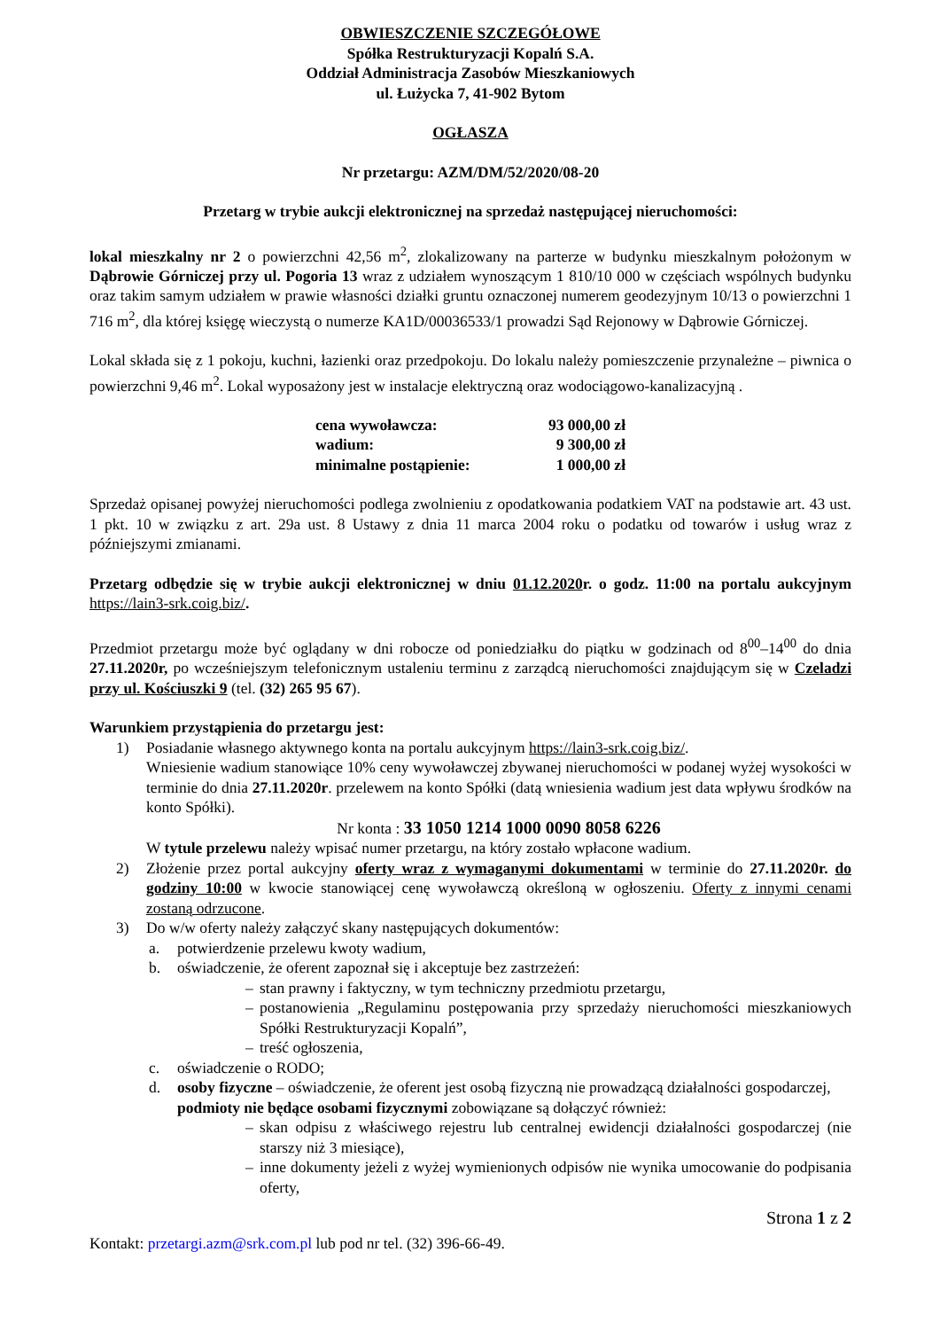OBWIESZCZENIE SZCZEGÓŁOWE
Spółka Restrukturyzacji Kopalń S.A.
Oddział Administracja Zasobów Mieszkaniowych
ul. Łużycka 7, 41-902 Bytom
OGŁASZA
Nr przetargu: AZM/DM/52/2020/08-20
Przetarg w trybie aukcji elektronicznej na sprzedaż następującej nieruchomości:
lokal mieszkalny nr 2 o powierzchni 42,56 m<sup>2</sup>, zlokalizowany na parterze w budynku mieszkalnym położonym w Dąbrowie Górniczej przy ul. Pogoria 13 wraz z udziałem wynoszącym 1 810/10 000 w częściach wspólnych budynku oraz takim samym udziałem w prawie własności działki gruntu oznaczonej numerem geodezyjnym 10/13 o powierzchni 1 716 m<sup>2</sup>, dla której księgę wieczystą o numerze KA1D/00036533/1 prowadzi Sąd Rejonowy w Dąbrowie Górniczej.
Lokal składa się z 1 pokoju, kuchni, łazienki oraz przedpokoju. Do lokalu należy pomieszczenie przynależne – piwnica o powierzchni 9,46 m<sup>2</sup>. Lokal wyposażony jest w instalacje elektryczną oraz wodociągowo-kanalizacyjną .
| cena wywoławcza: | 93 000,00 zł |
| wadium: | 9 300,00 zł |
| minimalne postąpienie: | 1 000,00 zł |
Sprzedaż opisanej powyżej nieruchomości podlega zwolnieniu z opodatkowania podatkiem VAT na podstawie art. 43 ust. 1 pkt. 10 w związku z art. 29a ust. 8 Ustawy z dnia 11 marca 2004 roku o podatku od towarów i usług wraz z późniejszymi zmianami.
Przetarg odbędzie się w trybie aukcji elektronicznej w dniu 01.12.2020r. o godz. 11:00 na portalu aukcyjnym https://lain3-srk.coig.biz/.
Przedmiot przetargu może być oglądany w dni robocze od poniedziałku do piątku w godzinach od 8<sup>00</sup>–14<sup>00</sup> do dnia 27.11.2020r, po wcześniejszym telefonicznym ustaleniu terminu z zarządcą nieruchomości znajdującym się w Czeladzi przy ul. Kościuszki 9 (tel. (32) 265 95 67).
Warunkiem przystąpienia do przetargu jest:
1) Posiadanie własnego aktywnego konta na portalu aukcyjnym https://lain3-srk.coig.biz/.
Wniesienie wadium stanowiące 10% ceny wywoławczej zbywanej nieruchomości w podanej wyżej wysokości w terminie do dnia 27.11.2020r. przelewem na konto Spółki (datą wniesienia wadium jest data wpływu środków na konto Spółki).
Nr konta : 33 1050 1214 1000 0090 8058 6226
W tytule przelewu należy wpisać numer przetargu, na który zostało wpłacone wadium.
2) Złożenie przez portal aukcyjny oferty wraz z wymaganymi dokumentami w terminie do 27.11.2020r. do godziny 10:00 w kwocie stanowiącej cenę wywoławczą określoną w ogłoszeniu. Oferty z innymi cenami zostaną odrzucone.
3) Do w/w oferty należy załączyć skany następujących dokumentów:
a. potwierdzenie przelewu kwoty wadium,
b. oświadczenie, że oferent zapoznał się i akceptuje bez zastrzeżeń:
– stan prawny i faktyczny, w tym techniczny przedmiotu przetargu,
– postanowienia „Regulaminu postępowania przy sprzedaży nieruchomości mieszkaniowych Spółki Restrukturyzacji Kopalń”,
– treść ogłoszenia,
c. oświadczenie o RODO;
d. osoby fizyczne – oświadczenie, że oferent jest osobą fizyczną nie prowadzącą działalności gospodarczej,
podmioty nie będące osobami fizycznymi zobowiązane są dołączyć również:
– skan odpisu z właściwego rejestru lub centralnej ewidencji działalności gospodarczej (nie starszy niż 3 miesiące),
– inne dokumenty jeżeli z wyżej wymienionych odpisów nie wynika umocowanie do podpisania oferty,
Strona 1 z 2
Kontakt: przetargi.azm@srk.com.pl lub pod nr tel. (32) 396-66-49.